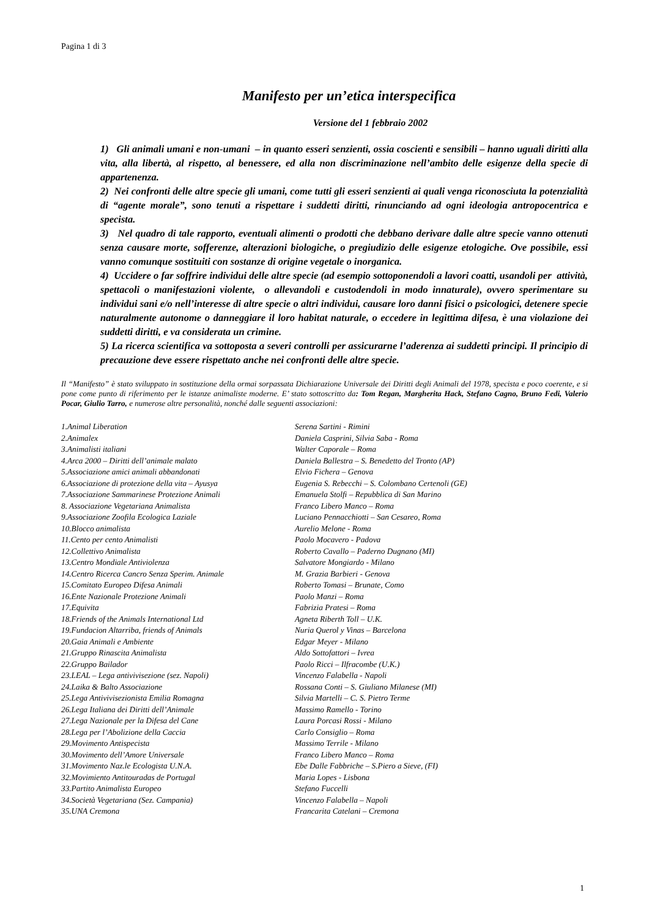Pagina 1 di 3
Manifesto per un’etica interspecifica
Versione del 1 febbraio 2002
1) Gli animali umani e non-umani – in quanto esseri senzienti, ossia coscienti e sensibili – hanno uguali diritti alla vita, alla libertà, al rispetto, al benessere, ed alla non discriminazione nell’ambito delle esigenze della specie di appartenenza.
2) Nei confronti delle altre specie gli umani, come tutti gli esseri senzienti ai quali venga riconosciuta la potenzialità di “agente morale”, sono tenuti a rispettare i suddetti diritti, rinunciando ad ogni ideologia antropocentrica e specista.
3) Nel quadro di tale rapporto, eventuali alimenti o prodotti che debbano derivare dalle altre specie vanno ottenuti senza causare morte, sofferenze, alterazioni biologiche, o pregiudizio delle esigenze etologiche. Ove possibile, essi vanno comunque sostituiti con sostanze di origine vegetale o inorganica.
4) Uccidere o far soffrire individui delle altre specie (ad esempio sottoponendoli a lavori coatti, usandoli per attività, spettacoli o manifestazioni violente, o allevandoli e custodendoli in modo innaturale), ovvero sperimentare su individui sani e/o nell’interesse di altre specie o altri individui, causare loro danni fisici o psicologici, detenere specie naturalmente autonome o danneggiare il loro habitat naturale, o eccedere in legittima difesa, è una violazione dei suddetti diritti, e va considerata un crimine.
5) La ricerca scientifica va sottoposta a severi controlli per assicurarne l’aderenza ai suddetti principi. Il principio di precauzione deve essere rispettato anche nei confronti delle altre specie.
Il “Manifesto” è stato sviluppato in sostituzione della ormai sorpassata Dichiarazione Universale dei Diritti degli Animali del 1978, specista e poco coerente, e si pone come punto di riferimento per le istanze animaliste moderne. E’ stato sottoscritto da: Tom Regan, Margherita Hack, Stefano Cagno, Bruno Fedi, Valerio Pocar, Giulio Tarro, e numerose altre personalità, nonché dalle seguenti associazioni:
| 1.Animal Liberation | Serena Sartini - Rimini |
| 2.Animalex | Daniela Casprini, Silvia Saba - Roma |
| 3.Animalisti italiani | Walter Caporale – Roma |
| 4.Arca 2000 – Diritti dell’animale malato | Daniela Ballestra – S. Benedetto del Tronto (AP) |
| 5.Associazione amici animali abbandonati | Elvio Fichera – Genova |
| 6.Associazione di protezione della vita – Ayusya | Eugenia S. Rebecchi – S. Colombano Certenoli (GE) |
| 7.Associazione Sammarinese Protezione Animali | Emanuela Stolfi – Repubblica di San Marino |
| 8. Associazione Vegetariana Animalista | Franco Libero Manco – Roma |
| 9.Associazione Zoofila Ecologica Laziale | Luciano Pennacchiotti – San Cesareo, Roma |
| 10.Blocco animalista | Aurelio Melone - Roma |
| 11.Cento per cento Animalisti | Paolo Mocavero - Padova |
| 12.Collettivo Animalista | Roberto Cavallo – Paderno Dugnano (MI) |
| 13.Centro Mondiale Antiviolenza | Salvatore Mongiardo - Milano |
| 14.Centro Ricerca Cancro Senza Sperim. Animale | M. Grazia Barbieri - Genova |
| 15.Comitato Europeo Difesa Animali | Roberto Tomasi – Brunate, Como |
| 16.Ente Nazionale Protezione Animali | Paolo Manzi – Roma |
| 17.Equivita | Fabrizia Pratesi – Roma |
| 18.Friends of the Animals International Ltd | Agneta Riberth Toll – U.K. |
| 19.Fundacion Altarriba, friends of Animals | Nuria Querol y Vinas – Barcelona |
| 20.Gaia Animali e Ambiente | Edgar Meyer - Milano |
| 21.Gruppo Rinascita Animalista | Aldo Sottofattori – Ivrea |
| 22.Gruppo Bailador | Paolo Ricci – Ilfracombe (U.K.) |
| 23.LEAL – Lega antivivisezione (sez. Napoli) | Vincenzo Falabella - Napoli |
| 24.Laika & Balto Associazione | Rossana Conti – S. Giuliano Milanese (MI) |
| 25.Lega Antivivisezionista Emilia Romagna | Silvia Martelli – C. S. Pietro Terme |
| 26.Lega Italiana dei Diritti dell’Animale | Massimo Ramello - Torino |
| 27.Lega Nazionale per la Difesa del Cane | Laura Porcasi Rossi - Milano |
| 28.Lega per l’Abolizione della Caccia | Carlo Consiglio – Roma |
| 29.Movimento Antispecista | Massimo Terrile - Milano |
| 30.Movimento dell’Amore Universale | Franco Libero Manco – Roma |
| 31.Movimento Naz.le Ecologista U.N.A. | Ebe Dalle Fabbriche – S.Piero a Sieve, (FI) |
| 32.Movimiento Antitouradas de Portugal | Maria Lopes - Lisbona |
| 33.Partito Animalista Europeo | Stefano Fuccelli |
| 34.Società Vegetariana (Sez. Campania) | Vincenzo Falabella – Napoli |
| 35.UNA Cremona | Francarita Catelani – Cremona |
1